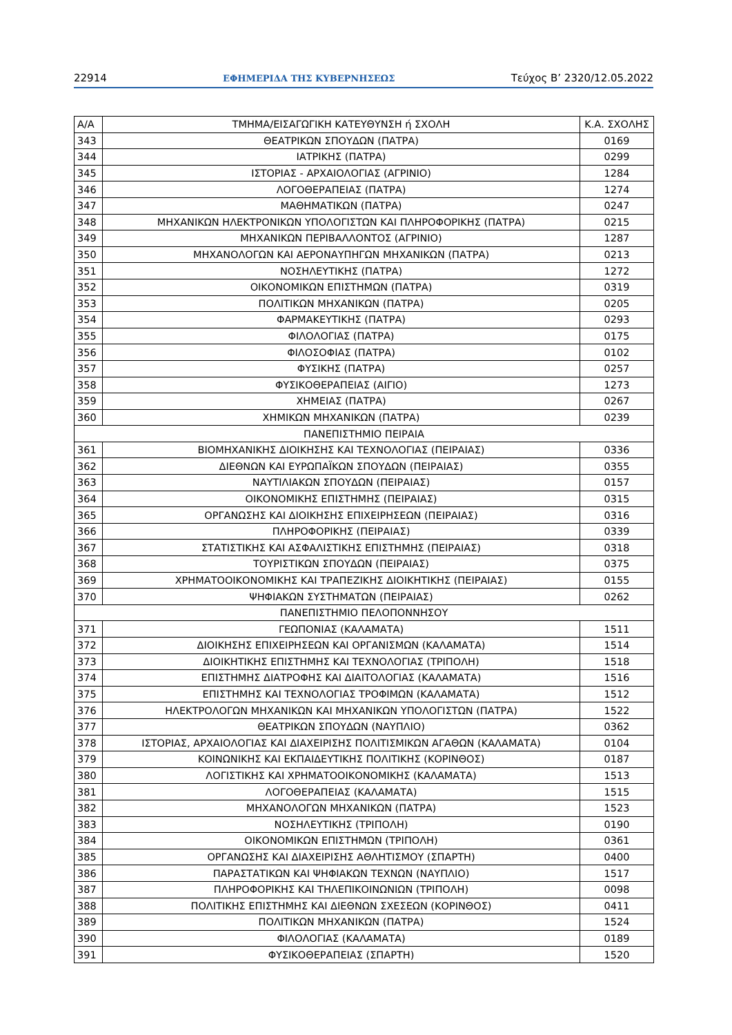22914 ΕΦΗΜΕΡΙΔΑ ΤΗΣ ΚΥΒΕΡΝΗΣΕΩΣ Τεύχος Β’ 2320/12.05.2022
| Α/Α | ΤΜΗΜΑ/ΕΙΣΑΓΩΓΙΚΗ ΚΑΤΕΥΘΥΝΣΗ ή ΣΧΟΛΗ | Κ.Α. ΣΧΟΛΗΣ |
| --- | --- | --- |
| 343 | ΘΕΑΤΡΙΚΩΝ ΣΠΟΥΔΩΝ (ΠΑΤΡΑ) | 0169 |
| 344 | ΙΑΤΡΙΚΗΣ (ΠΑΤΡΑ) | 0299 |
| 345 | ΙΣΤΟΡΙΑΣ - ΑΡΧΑΙΟΛΟΓΙΑΣ (ΑΓΡΙΝΙΟ) | 1284 |
| 346 | ΛΟΓΟΘΕΡΑΠΕΙΑΣ (ΠΑΤΡΑ) | 1274 |
| 347 | ΜΑΘΗΜΑΤΙΚΩΝ (ΠΑΤΡΑ) | 0247 |
| 348 | ΜΗΧΑΝΙΚΩΝ ΗΛΕΚΤΡΟΝΙΚΩΝ ΥΠΟΛΟΓΙΣΤΩΝ ΚΑΙ ΠΛΗΡΟΦΟΡΙΚΗΣ (ΠΑΤΡΑ) | 0215 |
| 349 | ΜΗΧΑΝΙΚΩΝ ΠΕΡΙΒΑΛΛΟΝΤΟΣ (ΑΓΡΙΝΙΟ) | 1287 |
| 350 | ΜΗΧΑΝΟΛΟΓΩΝ ΚΑΙ ΑΕΡΟΝΑΥΠΗΓΩΝ ΜΗΧΑΝΙΚΩΝ (ΠΑΤΡΑ) | 0213 |
| 351 | ΝΟΣΗΛΕΥΤΙΚΗΣ (ΠΑΤΡΑ) | 1272 |
| 352 | ΟΙΚΟΝΟΜΙΚΩΝ ΕΠΙΣΤΗΜΩΝ (ΠΑΤΡΑ) | 0319 |
| 353 | ΠΟΛΙΤΙΚΩΝ ΜΗΧΑΝΙΚΩΝ (ΠΑΤΡΑ) | 0205 |
| 354 | ΦΑΡΜΑΚΕΥΤΙΚΗΣ (ΠΑΤΡΑ) | 0293 |
| 355 | ΦΙΛΟΛΟΓΙΑΣ (ΠΑΤΡΑ) | 0175 |
| 356 | ΦΙΛΟΣΟΦΙΑΣ (ΠΑΤΡΑ) | 0102 |
| 357 | ΦΥΣΙΚΗΣ (ΠΑΤΡΑ) | 0257 |
| 358 | ΦΥΣΙΚΟΘΕΡΑΠΕΙΑΣ (ΑΙΓΙΟ) | 1273 |
| 359 | ΧΗΜΕΙΑΣ (ΠΑΤΡΑ) | 0267 |
| 360 | ΧΗΜΙΚΩΝ ΜΗΧΑΝΙΚΩΝ (ΠΑΤΡΑ) | 0239 |
| ΠΑΝΕΠΙΣΤΗΜΙΟ ΠΕΙΡΑΙΑ | | |
| 361 | ΒΙΟΜΗΧΑΝΙΚΗΣ ΔΙΟΙΚΗΣΗΣ ΚΑΙ ΤΕΧΝΟΛΟΓΙΑΣ (ΠΕΙΡΑΙΑΣ) | 0336 |
| 362 | ΔΙΕΘΝΩΝ ΚΑΙ ΕΥΡΩΠΑΪΚΩΝ ΣΠΟΥΔΩΝ (ΠΕΙΡΑΙΑΣ) | 0355 |
| 363 | ΝΑΥΤΙΛΙΑΚΩΝ ΣΠΟΥΔΩΝ (ΠΕΙΡΑΙΑΣ) | 0157 |
| 364 | ΟΙΚΟΝΟΜΙΚΗΣ ΕΠΙΣΤΗΜΗΣ (ΠΕΙΡΑΙΑΣ) | 0315 |
| 365 | ΟΡΓΑΝΩΣΗΣ ΚΑΙ ΔΙΟΙΚΗΣΗΣ ΕΠΙΧΕΙΡΗΣΕΩΝ (ΠΕΙΡΑΙΑΣ) | 0316 |
| 366 | ΠΛΗΡΟΦΟΡΙΚΗΣ (ΠΕΙΡΑΙΑΣ) | 0339 |
| 367 | ΣΤΑΤΙΣΤΙΚΗΣ ΚΑΙ ΑΣΦΑΛΙΣΤΙΚΗΣ ΕΠΙΣΤΗΜΗΣ (ΠΕΙΡΑΙΑΣ) | 0318 |
| 368 | ΤΟΥΡΙΣΤΙΚΩΝ ΣΠΟΥΔΩΝ (ΠΕΙΡΑΙΑΣ) | 0375 |
| 369 | ΧΡΗΜΑΤΟΟΙΚΟΝΟΜΙΚΗΣ ΚΑΙ ΤΡΑΠΕΖΙΚΗΣ ΔΙΟΙΚΗΤΙΚΗΣ (ΠΕΙΡΑΙΑΣ) | 0155 |
| 370 | ΨΗΦΙΑΚΩΝ ΣΥΣΤΗΜΑΤΩΝ (ΠΕΙΡΑΙΑΣ) | 0262 |
| ΠΑΝΕΠΙΣΤΗΜΙΟ ΠΕΛΟΠΟΝΝΗΣΟΥ | | |
| 371 | ΓΕΩΠΟΝΙΑΣ (ΚΑΛΑΜΑΤΑ) | 1511 |
| 372 | ΔΙΟΙΚΗΣΗΣ ΕΠΙΧΕΙΡΗΣΕΩΝ ΚΑΙ ΟΡΓΑΝΙΣΜΩΝ (ΚΑΛΑΜΑΤΑ) | 1514 |
| 373 | ΔΙΟΙΚΗΤΙΚΗΣ ΕΠΙΣΤΗΜΗΣ ΚΑΙ ΤΕΧΝΟΛΟΓΙΑΣ (ΤΡΙΠΟΛΗ) | 1518 |
| 374 | ΕΠΙΣΤΗΜΗΣ ΔΙΑΤΡΟΦΗΣ ΚΑΙ ΔΙΑΙΤΟΛΟΓΙΑΣ (ΚΑΛΑΜΑΤΑ) | 1516 |
| 375 | ΕΠΙΣΤΗΜΗΣ ΚΑΙ ΤΕΧΝΟΛΟΓΙΑΣ ΤΡΟΦΙΜΩΝ (ΚΑΛΑΜΑΤΑ) | 1512 |
| 376 | ΗΛΕΚΤΡΟΛΟΓΩΝ ΜΗΧΑΝΙΚΩΝ ΚΑΙ ΜΗΧΑΝΙΚΩΝ ΥΠΟΛΟΓΙΣΤΩΝ (ΠΑΤΡΑ) | 1522 |
| 377 | ΘΕΑΤΡΙΚΩΝ ΣΠΟΥΔΩΝ (ΝΑΥΠΛΙΟ) | 0362 |
| 378 | ΙΣΤΟΡΙΑΣ, ΑΡΧΑΙΟΛΟΓΙΑΣ ΚΑΙ ΔΙΑΧΕΙΡΙΣΗΣ ΠΟΛΙΤΙΣΜΙΚΩΝ ΑΓΑΘΩΝ (ΚΑΛΑΜΑΤΑ) | 0104 |
| 379 | ΚΟΙΝΩΝΙΚΗΣ ΚΑΙ ΕΚΠΑΙΔΕΥΤΙΚΗΣ ΠΟΛΙΤΙΚΗΣ (ΚΟΡΙΝΘΟΣ) | 0187 |
| 380 | ΛΟΓΙΣΤΙΚΗΣ ΚΑΙ ΧΡΗΜΑΤΟΟΙΚΟΝΟΜΙΚΗΣ (ΚΑΛΑΜΑΤΑ) | 1513 |
| 381 | ΛΟΓΟΘΕΡΑΠΕΙΑΣ (ΚΑΛΑΜΑΤΑ) | 1515 |
| 382 | ΜΗΧΑΝΟΛΟΓΩΝ ΜΗΧΑΝΙΚΩΝ (ΠΑΤΡΑ) | 1523 |
| 383 | ΝΟΣΗΛΕΥΤΙΚΗΣ (ΤΡΙΠΟΛΗ) | 0190 |
| 384 | ΟΙΚΟΝΟΜΙΚΩΝ ΕΠΙΣΤΗΜΩΝ (ΤΡΙΠΟΛΗ) | 0361 |
| 385 | ΟΡΓΑΝΩΣΗΣ ΚΑΙ ΔΙΑΧΕΙΡΙΣΗΣ ΑΘΛΗΤΙΣΜΟΥ (ΣΠΑΡΤΗ) | 0400 |
| 386 | ΠΑΡΑΣΤΑΤΙΚΩΝ ΚΑΙ ΨΗΦΙΑΚΩΝ ΤΕΧΝΩΝ (ΝΑΥΠΛΙΟ) | 1517 |
| 387 | ΠΛΗΡΟΦΟΡΙΚΗΣ ΚΑΙ ΤΗΛΕΠΙΚΟΙΝΩΝΙΩΝ (ΤΡΙΠΟΛΗ) | 0098 |
| 388 | ΠΟΛΙΤΙΚΗΣ ΕΠΙΣΤΗΜΗΣ ΚΑΙ ΔΙΕΘΝΩΝ ΣΧΕΣΕΩΝ (ΚΟΡΙΝΘΟΣ) | 0411 |
| 389 | ΠΟΛΙΤΙΚΩΝ ΜΗΧΑΝΙΚΩΝ (ΠΑΤΡΑ) | 1524 |
| 390 | ΦΙΛΟΛΟΓΙΑΣ (ΚΑΛΑΜΑΤΑ) | 0189 |
| 391 | ΦΥΣΙΚΟΘΕΡΑΠΕΙΑΣ (ΣΠΑΡΤΗ) | 1520 |